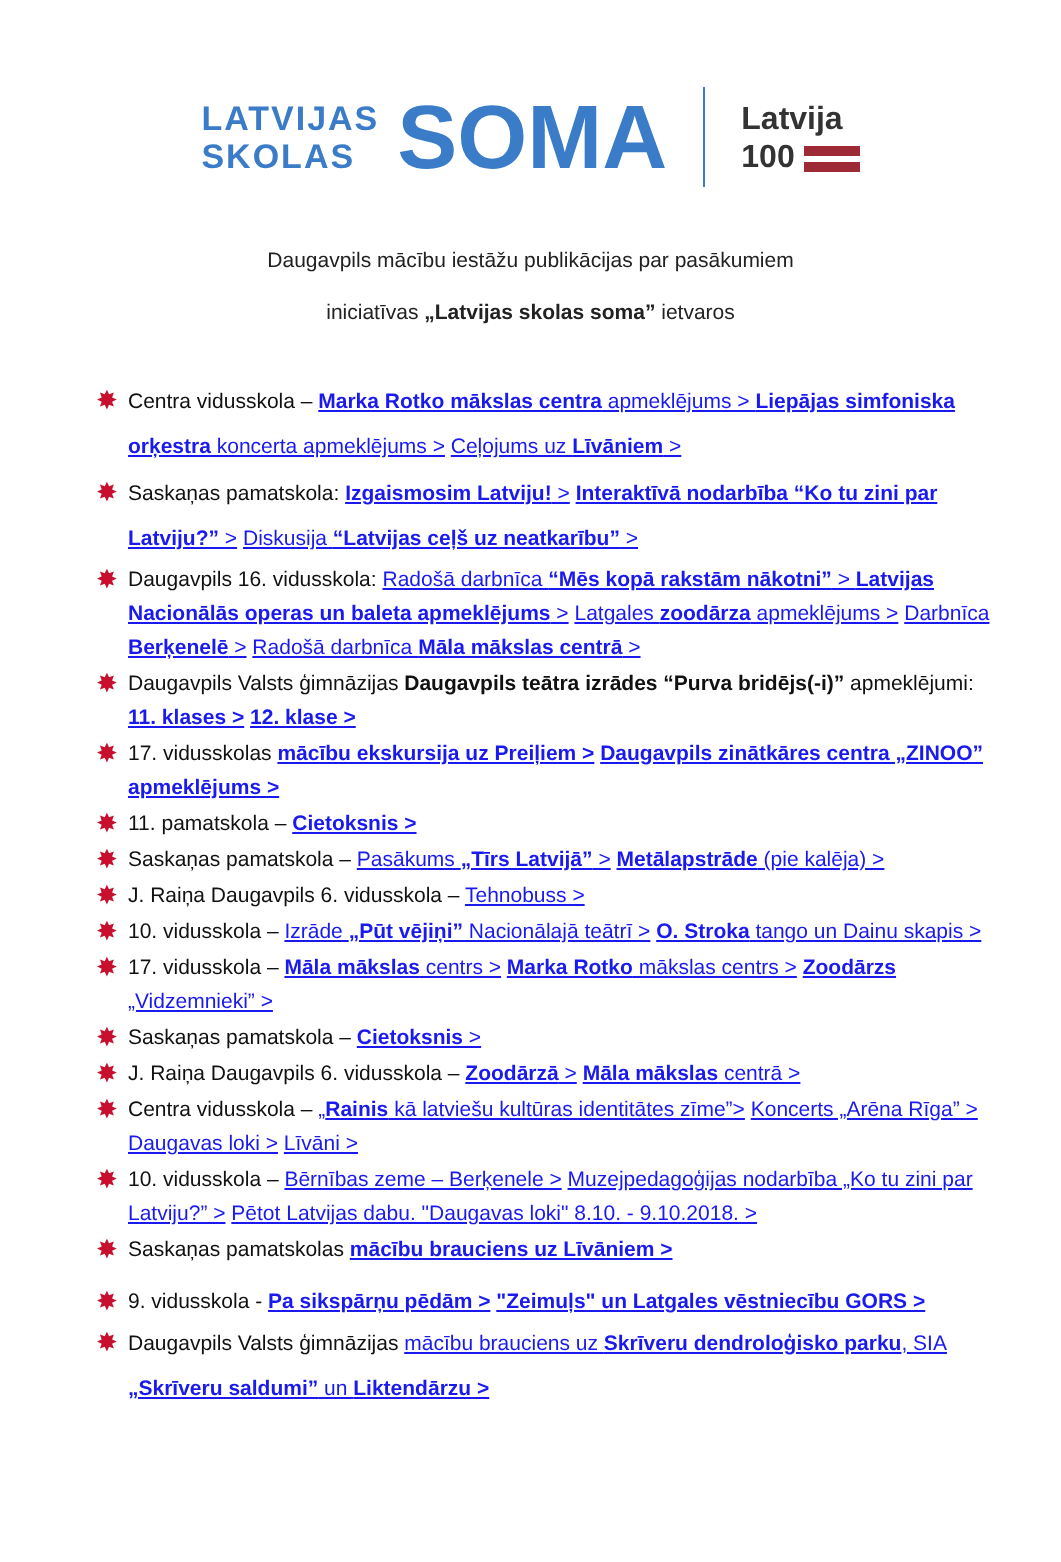LATVIJAS
SKOLAS
SOMA
Latvija
100
Daugavpils mācību iestāžu publikācijas par pasākumiem
iniciatīvas „Latvijas skolas soma” ietvaros
✸ Centra vidusskola – Marka Rotko mākslas centra apmeklējums > Liepājas simfoniska orķestra koncerta apmeklējums > Ceļojums uz Līvāniem >
✸ Saskaņas pamatskola: Izgaismosim Latviju! > Interaktīvā nodarbība “Ko tu zini par Latviju?” > Diskusija “Latvijas ceļš uz neatkarību” >
✸ Daugavpils 16. vidusskola: Radošā darbnīca “Mēs kopā rakstām nākotni” > Latvijas Nacionālās operas un baleta apmeklējums > Latgales zoodārza apmeklējums > Darbnīca Berķenelē > Radošā darbnīca Māla mākslas centrā >
✸ Daugavpils Valsts ģimnāzijas Daugavpils teātra izrādes “Purva bridējs(-i)” apmeklējumi: 11. klases > 12. klase >
✸ 17. vidusskolas mācību ekskursija uz Preiļiem > Daugavpils zinātkāres centra „ZINOO” apmeklējums >
✸ 11. pamatskola – Cietoksnis >
✸ Saskaņas pamatskola – Pasākums „Tīrs Latvijā” > Metālapstrāde (pie kalēja) >
✸ J. Raiņa Daugavpils 6. vidusskola – Tehnobuss >
✸ 10. vidusskola – Izrāde „Pūt vējiņi” Nacionālajā teātrī > O. Stroka tango un Dainu skapis >
✸ 17. vidusskola – Māla mākslas centrs > Marka Rotko mākslas centrs > Zoodārzs „Vidzemnieki” >
✸ Saskaņas pamatskola – Cietoksnis >
✸ J. Raiņa Daugavpils 6. vidusskola – Zoodārzā > Māla mākslas centrā >
✸ Centra vidusskola – „Rainis kā latviešu kultūras identitātes zīme”> Koncerts „Arēna Rīga” > Daugavas loki > Līvāni >
✸ 10. vidusskola – Bērnības zeme – Berķenele > Muzejpedagoģijas nodarbība „Ko tu zini par Latviju?” > Pētot Latvijas dabu. "Daugavas loki" 8.10. - 9.10.2018. >
✸ Saskaņas pamatskolas mācību brauciens uz Līvāniem >
✸ 9. vidusskola - Pa sikspārņu pēdām > "Zeimuļs" un Latgales vēstniecību GORS >
✸ Daugavpils Valsts ģimnāzijas mācību brauciens uz Skrīveru dendroloģisko parku, SIA „Skrīveru saldumi” un Liktendārzu >